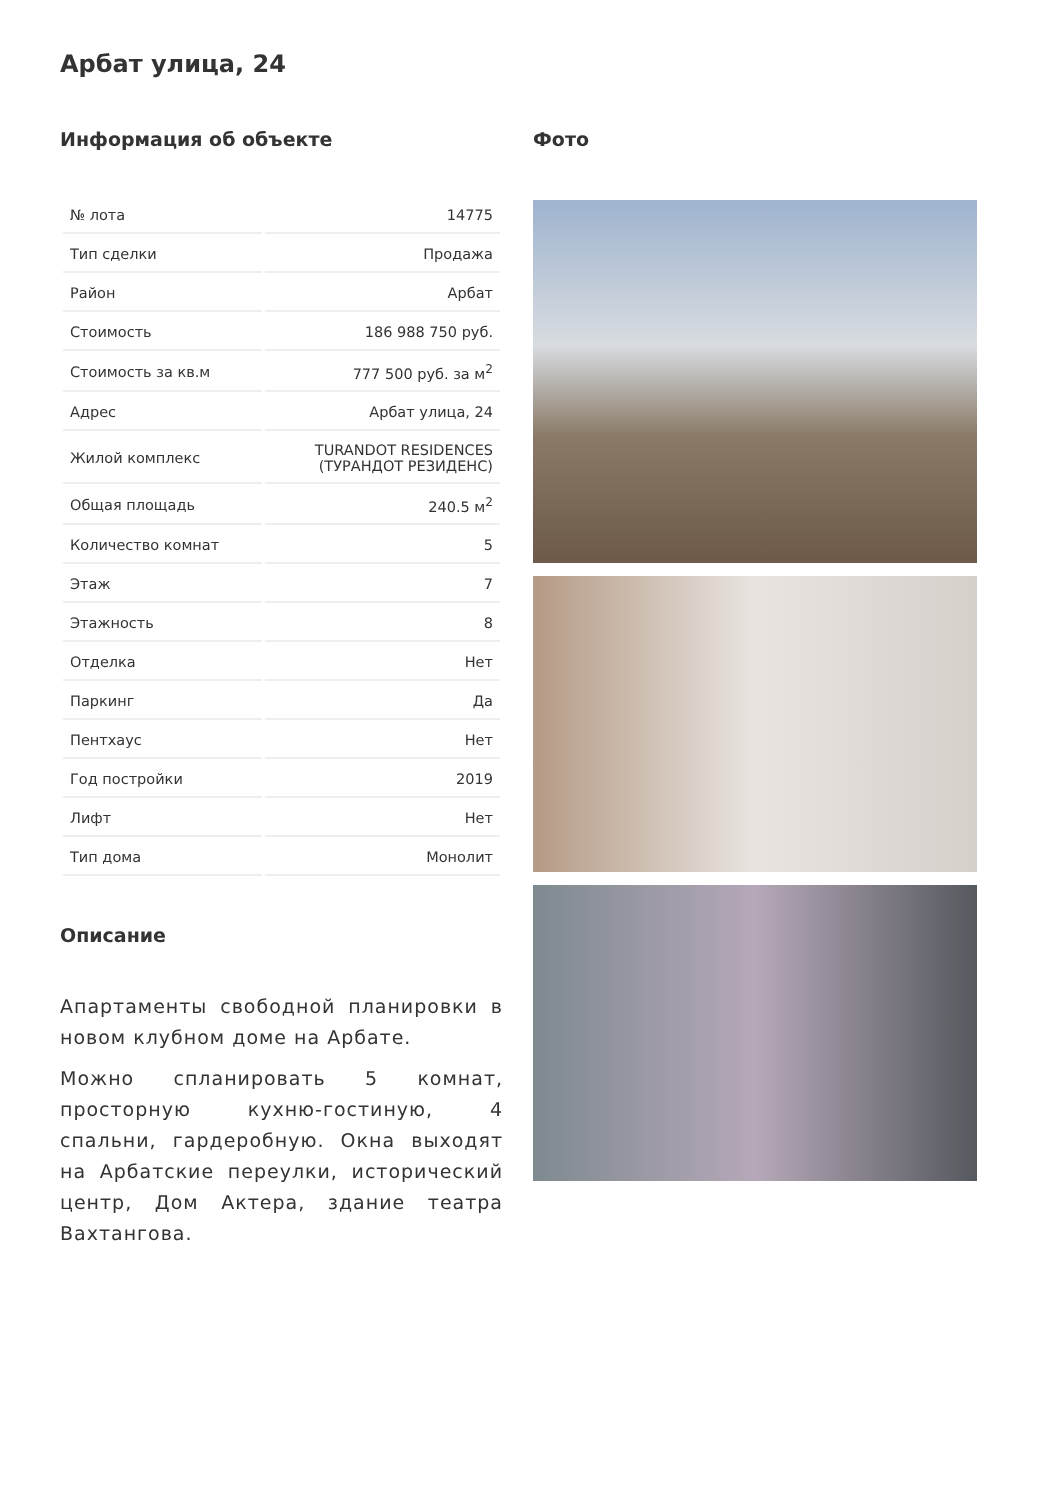Арбат улица, 24
Информация об объекте
| № лота | 14775 |
| Тип сделки | Продажа |
| Район | Арбат |
| Стоимость | 186 988 750 руб. |
| Стоимость за кв.м | 777 500 руб. за м<sup>2</sup> |
| Адрес | Арбат улица, 24 |
| Жилой комплекс | TURANDOT RESIDENCES (ТУРАНДОТ РЕЗИДЕНС) |
| Общая площадь | 240.5 м<sup>2</sup> |
| Количество комнат | 5 |
| Этаж | 7 |
| Этажность | 8 |
| Отделка | Нет |
| Паркинг | Да |
| Пентхаус | Нет |
| Год постройки | 2019 |
| Лифт | Нет |
| Тип дома | Монолит |
Описание
Апартаменты свободной планировки в новом клубном доме на Арбате.
Можно спланировать 5 комнат, просторную кухню-гостиную, 4 спальни, гардеробную. Окна выходят на Арбатские переулки, исторический центр, Дом Актера, здание театра Вахтангова.
Фото